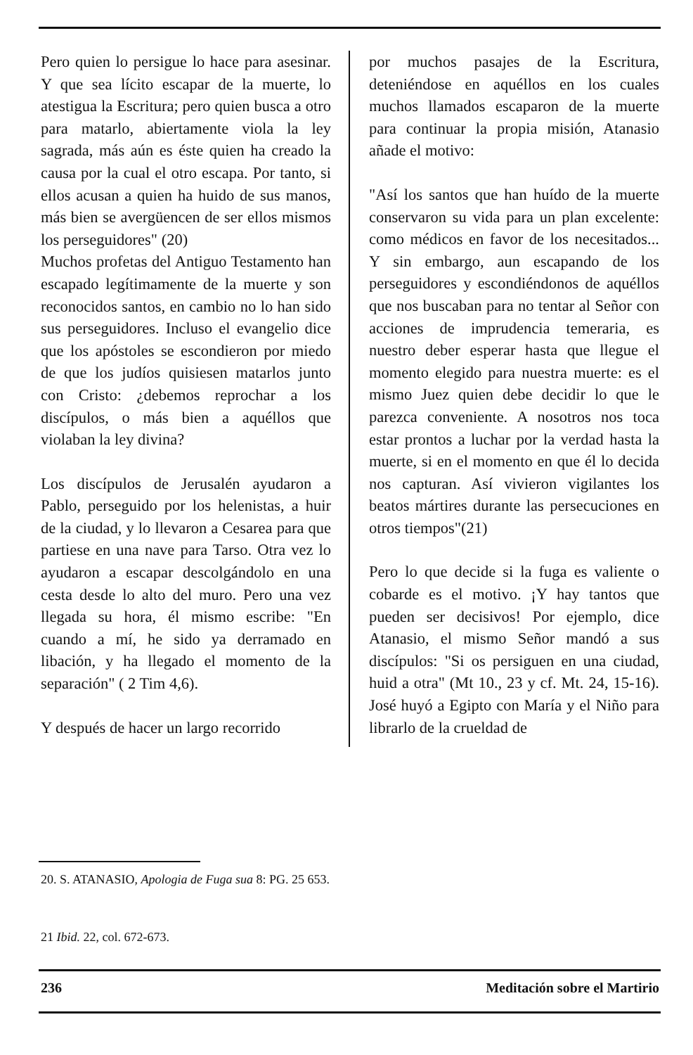Pero quien lo persigue lo hace para asesinar. Y que sea lícito escapar de la muerte, lo atestigua la Escritura; pero quien busca a otro para matarlo, abiertamente viola la ley sagrada, más aún es éste quien ha creado la causa por la cual el otro escapa. Por tanto, si ellos acusan a quien ha huido de sus manos, más bien se avergüencen de ser ellos mismos los perseguidores" (20)
Muchos profetas del Antiguo Testamento han escapado legítimamente de la muerte y son reconocidos santos, en cambio no lo han sido sus perseguidores. Incluso el evangelio dice que los apóstoles se escondieron por miedo de que los judíos quisiesen matarlos junto con Cristo: ¿debemos reprochar a los discípulos, o más bien a aquéllos que violaban la ley divina?
Los discípulos de Jerusalén ayudaron a Pablo, perseguido por los helenistas, a huir de la ciudad, y lo llevaron a Cesarea para que partiese en una nave para Tarso. Otra vez lo ayudaron a escapar descolgándolo en una cesta desde lo alto del muro. Pero una vez llegada su hora, él mismo escribe: "En cuando a mí, he sido ya derramado en libación, y ha llegado el momento de la separación" ( 2 Tim 4,6).
Y después de hacer un largo recorrido
por muchos pasajes de la Escritura, deteniéndose en aquéllos en los cuales muchos llamados escaparon de la muerte para continuar la propia misión, Atanasio añade el motivo:
"Así los santos que han huído de la muerte conservaron su vida para un plan excelente: como médicos en favor de los necesitados... Y sin embargo, aun escapando de los perseguidores y escondiéndonos de aquéllos que nos buscaban para no tentar al Señor con acciones de imprudencia temeraria, es nuestro deber esperar hasta que llegue el momento elegido para nuestra muerte: es el mismo Juez quien debe decidir lo que le parezca conveniente. A nosotros nos toca estar prontos a luchar por la verdad hasta la muerte, si en el momento en que él lo decida nos capturan. Así vivieron vigilantes los beatos mártires durante las persecuciones en otros tiempos"(21)
Pero lo que decide si la fuga es valiente o cobarde es el motivo. ¡Y hay tantos que pueden ser decisivos! Por ejemplo, dice Atanasio, el mismo Señor mandó a sus discípulos: "Si os persiguen en una ciudad, huid a otra" (Mt 10., 23 y cf. Mt. 24, 15-16). José huyó a Egipto con María y el Niño para librarlo de la crueldad de
20. S. ATANASIO, Apologia de Fuga sua 8: PG. 25 653.
21 Ibid. 22, col. 672-673.
236 Meditación sobre el Martirio